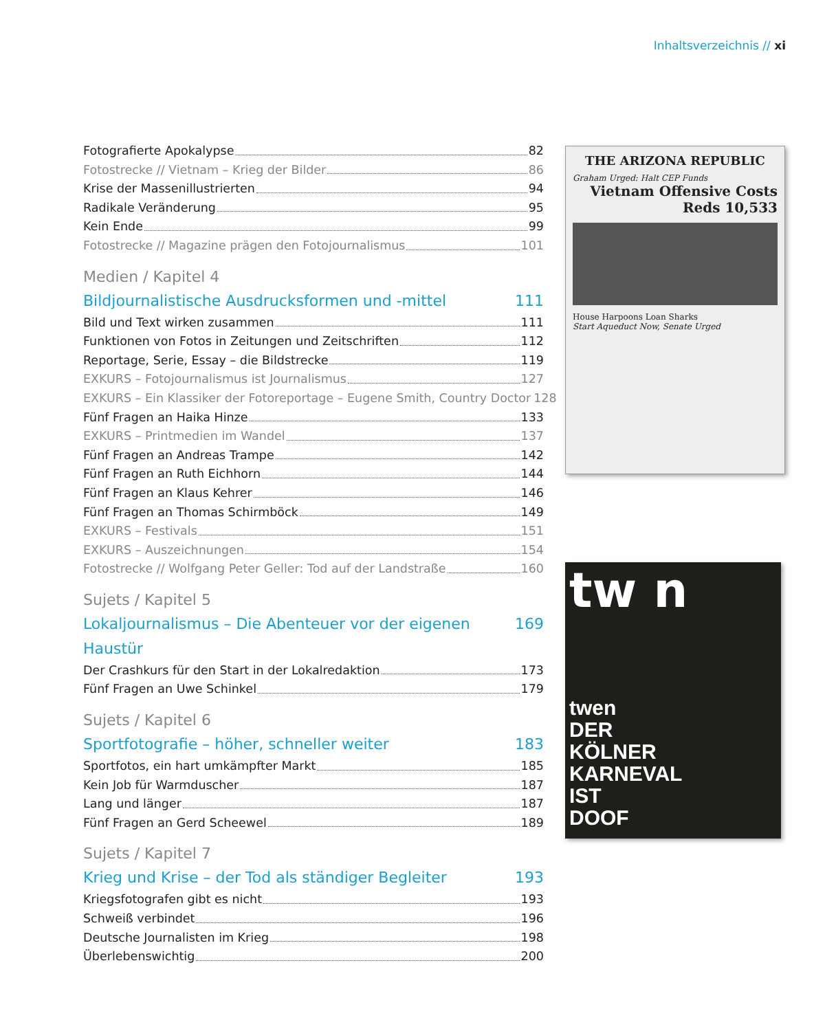Inhaltsverzeichnis // xi
Fotografierte Apokalypse 82
Fotostrecke // Vietnam – Krieg der Bilder 86
Krise der Massenillustrierten 94
Radikale Veränderung 95
Kein Ende 99
Fotostrecke // Magazine prägen den Fotojournalismus 101
Medien / Kapitel 4
Bildjournalistische Ausdrucksformen und -mittel 111
Bild und Text wirken zusammen 111
Funktionen von Fotos in Zeitungen und Zeitschriften 112
Reportage, Serie, Essay – die Bildstrecke 119
EXKURS – Fotojournalismus ist Journalismus 127
EXKURS – Ein Klassiker der Fotoreportage – Eugene Smith, Country Doctor 128
Fünf Fragen an Haika Hinze 133
EXKURS – Printmedien im Wandel 137
Fünf Fragen an Andreas Trampe 142
Fünf Fragen an Ruth Eichhorn 144
Fünf Fragen an Klaus Kehrer 146
Fünf Fragen an Thomas Schirmböck 149
EXKURS – Festivals 151
EXKURS – Auszeichnungen 154
Fotostrecke // Wolfgang Peter Geller: Tod auf der Landstraße 160
Sujets / Kapitel 5
Lokaljournalismus – Die Abenteuer vor der eigenen Haustür 169
Der Crashkurs für den Start in der Lokalredaktion 173
Fünf Fragen an Uwe Schinkel 179
Sujets / Kapitel 6
Sportfotografie – höher, schneller weiter 183
Sportfotos, ein hart umkämpfter Markt 185
Kein Job für Warmduscher 187
Lang und länger 187
Fünf Fragen an Gerd Scheewel 189
Sujets / Kapitel 7
Krieg und Krise – der Tod als ständiger Begleiter 193
Kriegsfotografen gibt es nicht 193
Schweiß verbindet 196
Deutsche Journalisten im Krieg 198
Überlebenswichtig 200
THE ARIZONA REPUBLIC
Graham Urged: Halt CEP Funds
Vietnam Offensive Costs Reds 10,533
House Harpoons Loan Sharks
Start Aqueduct Now, Senate Urged
tw n
twen
DER
KÖLNER
KARNEVAL
IST
DOOF